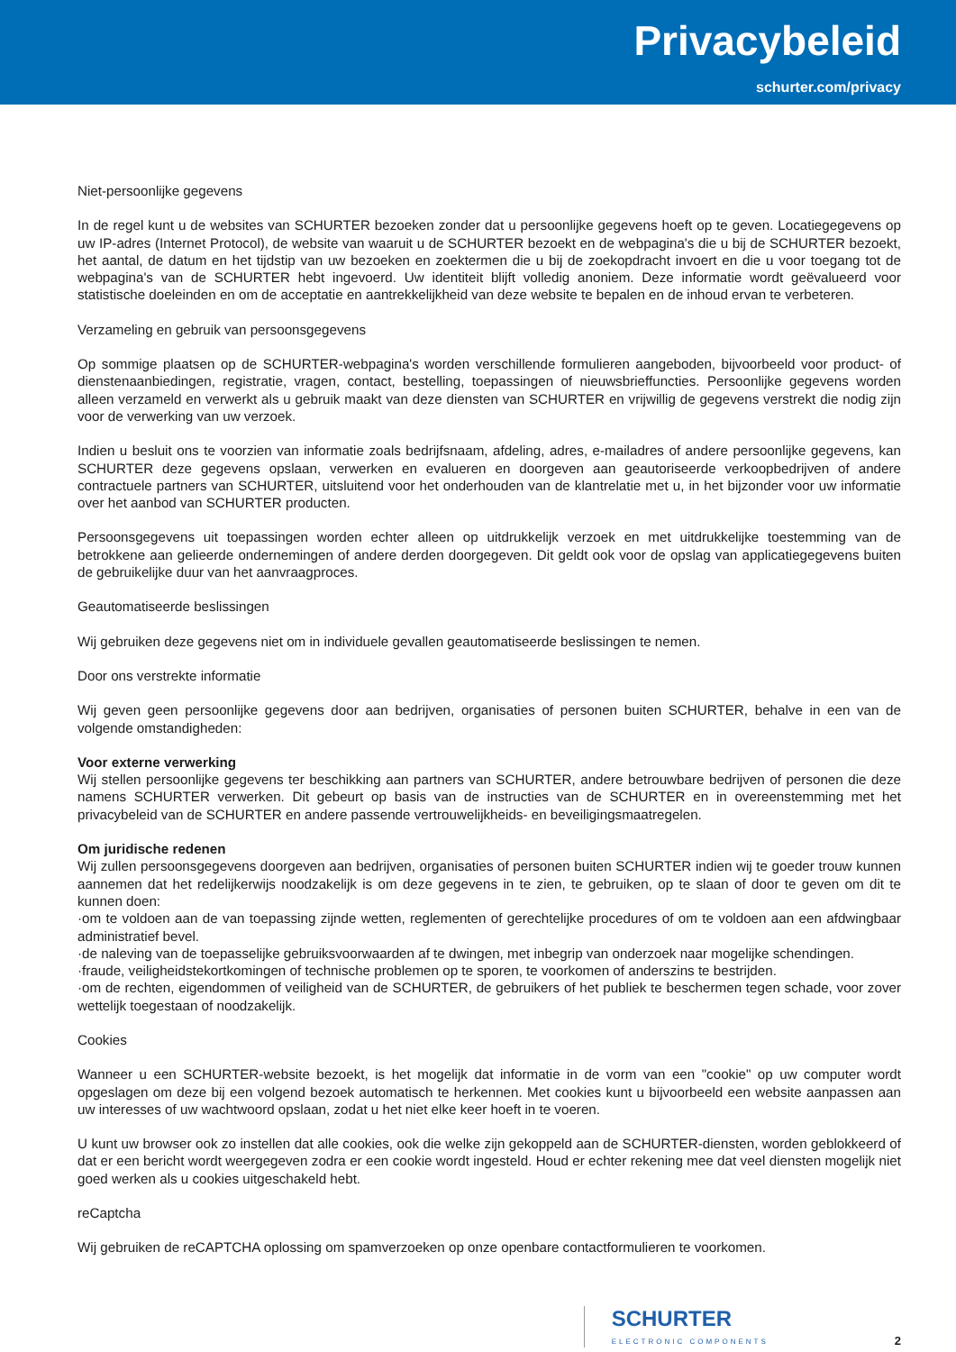Privacybeleid
schurter.com/privacy
Niet-persoonlijke gegevens
In de regel kunt u de websites van SCHURTER bezoeken zonder dat u persoonlijke gegevens hoeft op te geven. Locatiegegevens op uw IP-adres (Internet Protocol), de website van waaruit u de SCHURTER bezoekt en de webpagina's die u bij de SCHURTER bezoekt, het aantal, de datum en het tijdstip van uw bezoeken en zoektermen die u bij de zoekopdracht invoert en die u voor toegang tot de webpagina's van de SCHURTER hebt ingevoerd. Uw identiteit blijft volledig anoniem. Deze informatie wordt geëvalueerd voor statistische doeleinden en om de acceptatie en aantrekkelijkheid van deze website te bepalen en de inhoud ervan te verbeteren.
Verzameling en gebruik van persoonsgegevens
Op sommige plaatsen op de SCHURTER-webpagina's worden verschillende formulieren aangeboden, bijvoorbeeld voor product- of dienstenaanbiedingen, registratie, vragen, contact, bestelling, toepassingen of nieuwsbrieffuncties. Persoonlijke gegevens worden alleen verzameld en verwerkt als u gebruik maakt van deze diensten van SCHURTER en vrijwillig de gegevens verstrekt die nodig zijn voor de verwerking van uw verzoek.
Indien u besluit ons te voorzien van informatie zoals bedrijfsnaam, afdeling, adres, e-mailadres of andere persoonlijke gegevens, kan SCHURTER deze gegevens opslaan, verwerken en evalueren en doorgeven aan geautoriseerde verkoopbedrijven of andere contractuele partners van SCHURTER, uitsluitend voor het onderhouden van de klantrelatie met u, in het bijzonder voor uw informatie over het aanbod van SCHURTER producten.
Persoonsgegevens uit toepassingen worden echter alleen op uitdrukkelijk verzoek en met uitdrukkelijke toestemming van de betrokkene aan gelieerde ondernemingen of andere derden doorgegeven. Dit geldt ook voor de opslag van applicatiegegevens buiten de gebruikelijke duur van het aanvraagproces.
Geautomatiseerde beslissingen
Wij gebruiken deze gegevens niet om in individuele gevallen geautomatiseerde beslissingen te nemen.
Door ons verstrekte informatie
Wij geven geen persoonlijke gegevens door aan bedrijven, organisaties of personen buiten SCHURTER, behalve in een van de volgende omstandigheden:
Voor externe verwerking
Wij stellen persoonlijke gegevens ter beschikking aan partners van SCHURTER, andere betrouwbare bedrijven of personen die deze namens SCHURTER verwerken. Dit gebeurt op basis van de instructies van de SCHURTER en in overeenstemming met het privacybeleid van de SCHURTER en andere passende vertrouwelijkheids- en beveiligingsmaatregelen.
Om juridische redenen
Wij zullen persoonsgegevens doorgeven aan bedrijven, organisaties of personen buiten SCHURTER indien wij te goeder trouw kunnen aannemen dat het redelijkerwijs noodzakelijk is om deze gegevens in te zien, te gebruiken, op te slaan of door te geven om dit te kunnen doen:
·om te voldoen aan de van toepassing zijnde wetten, reglementen of gerechtelijke procedures of om te voldoen aan een afdwingbaar administratief bevel.
·de naleving van de toepasselijke gebruiksvoorwaarden af te dwingen, met inbegrip van onderzoek naar mogelijke schendingen.
·fraude, veiligheidstekortkomingen of technische problemen op te sporen, te voorkomen of anderszins te bestrijden.
·om de rechten, eigendommen of veiligheid van de SCHURTER, de gebruikers of het publiek te beschermen tegen schade, voor zover wettelijk toegestaan of noodzakelijk.
Cookies
Wanneer u een SCHURTER-website bezoekt, is het mogelijk dat informatie in de vorm van een "cookie" op uw computer wordt opgeslagen om deze bij een volgend bezoek automatisch te herkennen. Met cookies kunt u bijvoorbeeld een website aanpassen aan uw interesses of uw wachtwoord opslaan, zodat u het niet elke keer hoeft in te voeren.
U kunt uw browser ook zo instellen dat alle cookies, ook die welke zijn gekoppeld aan de SCHURTER-diensten, worden geblokkeerd of dat er een bericht wordt weergegeven zodra er een cookie wordt ingesteld. Houd er echter rekening mee dat veel diensten mogelijk niet goed werken als u cookies uitgeschakeld hebt.
reCaptcha
Wij gebruiken de reCAPTCHA oplossing om spamverzoeken op onze openbare contactformulieren te voorkomen.
SCHURTER
ELECTRONIC COMPONENTS
2